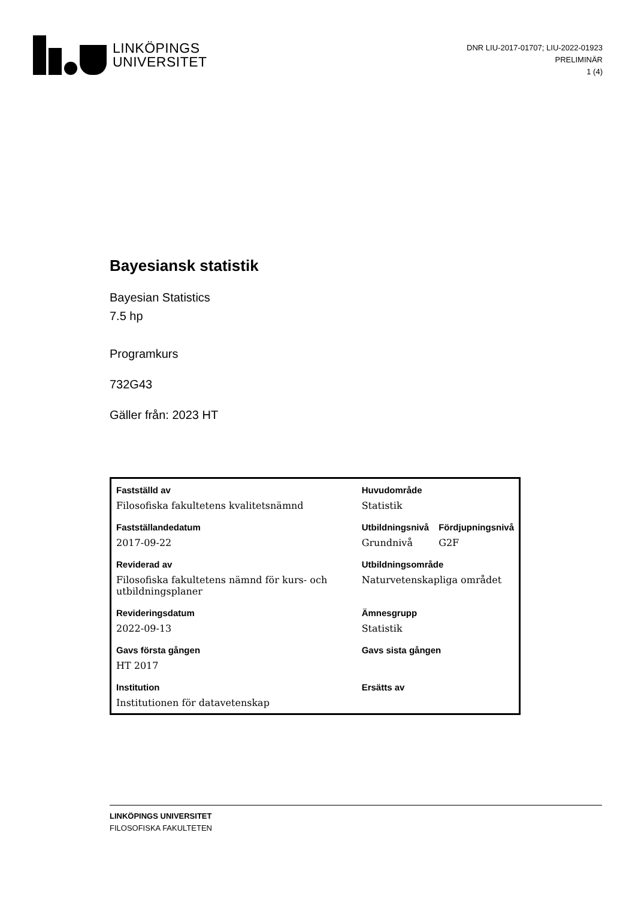LINKÖPINGS
UNIVERSITET
DNR LIU-2017-01707; LIU-2022-01923
PRELIMINÄR
1 (4)
Bayesiansk statistik
Bayesian Statistics
7.5 hp
Programkurs
732G43
Gäller från: 2023 HT
| Fastställd av | Huvudområde | |
| --- | --- | --- |
| Filosofiska fakultetens kvalitetsnämnd | Statistik | |
| Fastställandedatum | Utbildningsnivå | Fördjupningsnivå |
| 2017-09-22 | Grundnivå | G2F |
| Reviderad av | Utbildningsområde | |
| Filosofiska fakultetens nämnd för kurs- och utbildningsplaner | Naturvetenskapliga området | |
| Revideringsdatum | Ämnesgrupp | |
| 2022-09-13 | Statistik | |
| Gavs första gången | Gavs sista gången | |
| HT 2017 | | |
| Institution | Ersätts av | |
| Institutionen för datavetenskap | | |
LINKÖPINGS UNIVERSITET
FILOSOFISKA FAKULTETEN